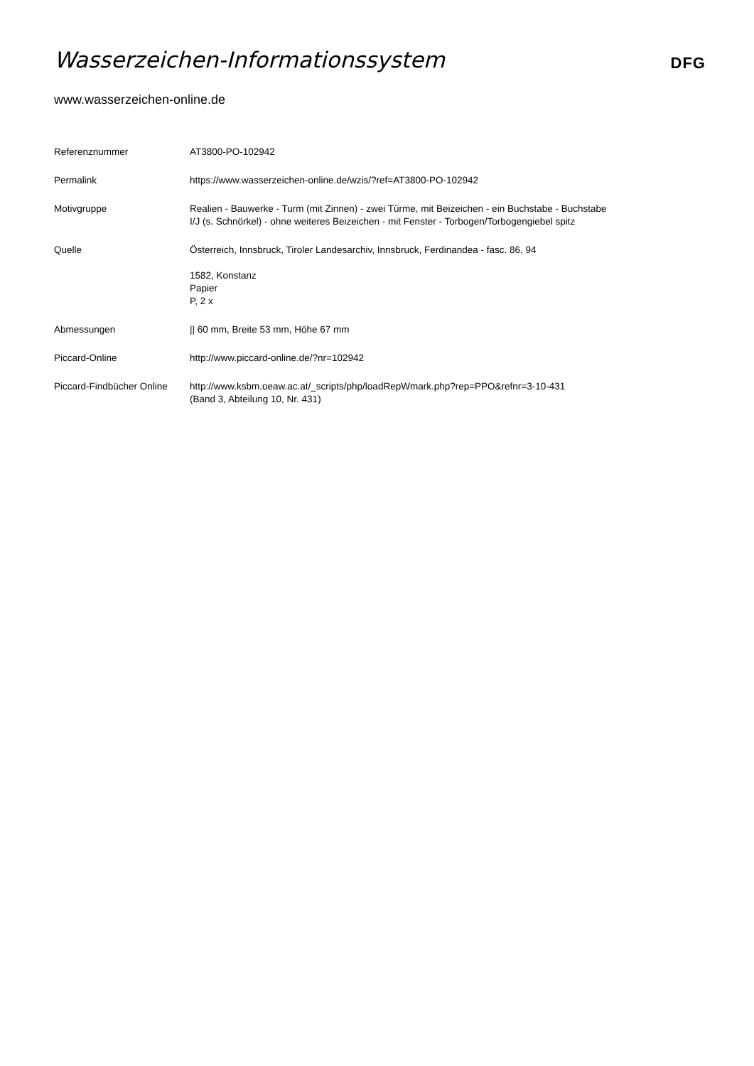Wasserzeichen-Informationssystem
DFG
www.wasserzeichen-online.de
Referenznummer AT3800-PO-102942
Permalink https://www.wasserzeichen-online.de/wzis/?ref=AT3800-PO-102942
Motivgruppe Realien - Bauwerke - Turm (mit Zinnen) - zwei Türme, mit Beizeichen - ein Buchstabe - Buchstabe
I/J (s. Schnörkel) - ohne weiteres Beizeichen - mit Fenster - Torbogen/Torbogengiebel spitz
Quelle Österreich, Innsbruck, Tiroler Landesarchiv, Innsbruck, Ferdinandea - fasc. 86, 94
1582, Konstanz
Papier
P, 2 x
Abmessungen || 60 mm, Breite 53 mm, Höhe 67 mm
Piccard-Online http://www.piccard-online.de/?nr=102942
Piccard-Findbücher Online
http://www.ksbm.oeaw.ac.at/_scripts/php/loadRepWmark.php?rep=PPO&refnr=3-10-431
(Band 3, Abteilung 10, Nr. 431)